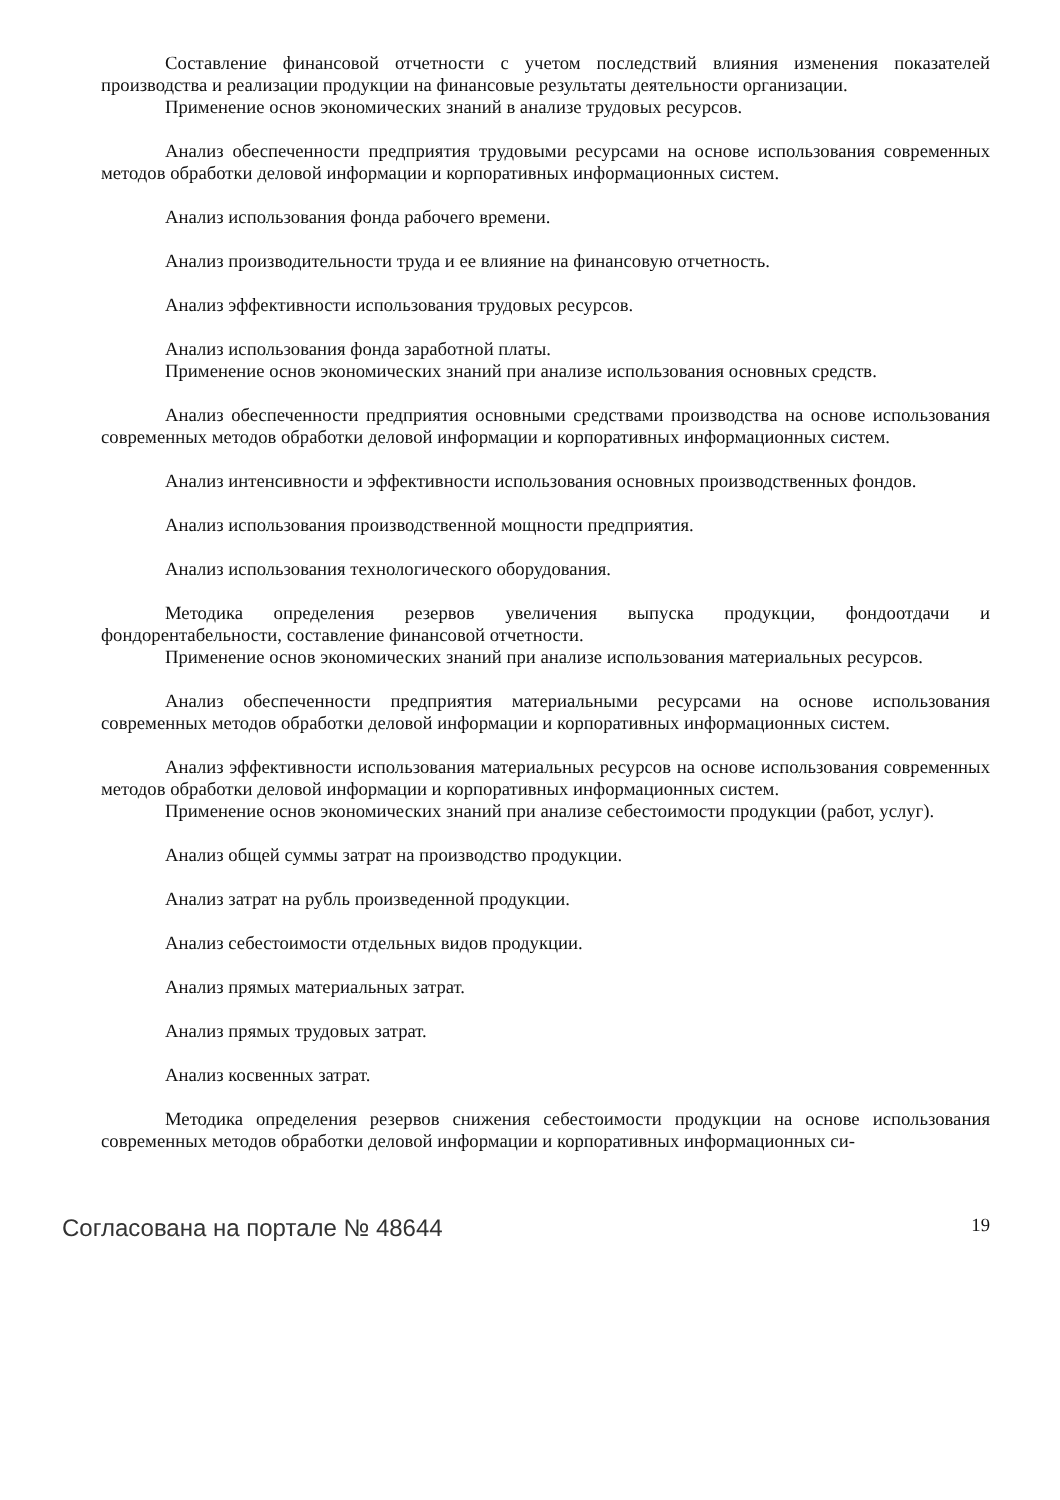Составление финансовой отчетности с учетом последствий влияния изменения показателей производства и реализации продукции на финансовые результаты деятельности организации.
Применение основ экономических знаний в анализе трудовых ресурсов.
Анализ обеспеченности предприятия трудовыми ресурсами на основе использования современных методов обработки деловой информации и корпоративных информационных систем.
Анализ использования фонда рабочего времени.
Анализ производительности труда и ее влияние на финансовую отчетность.
Анализ эффективности использования трудовых ресурсов.
Анализ использования фонда заработной платы.
Применение основ экономических знаний при анализе использования основных средств.
Анализ обеспеченности предприятия основными средствами производства на основе использования современных методов обработки деловой информации и корпоративных информационных систем.
Анализ интенсивности и эффективности использования основных производственных фондов.
Анализ использования производственной мощности предприятия.
Анализ использования технологического оборудования.
Методика определения резервов увеличения выпуска продукции, фондоотдачи и фондорентабельности, составление финансовой отчетности.
Применение основ экономических знаний при анализе использования материальных ресурсов.
Анализ обеспеченности предприятия материальными ресурсами на основе использования современных методов обработки деловой информации и корпоративных информационных систем.
Анализ эффективности использования материальных ресурсов на основе использования современных методов обработки деловой информации и корпоративных информационных систем.
Применение основ экономических знаний при анализе себестоимости продукции (работ, услуг).
Анализ общей суммы затрат на производство продукции.
Анализ затрат на рубль произведенной продукции.
Анализ себестоимости отдельных видов продукции.
Анализ прямых материальных затрат.
Анализ прямых трудовых затрат.
Анализ косвенных затрат.
Методика определения резервов снижения себестоимости продукции на основе использования современных методов обработки деловой информации и корпоративных информационных си-
Согласована на портале № 48644 19